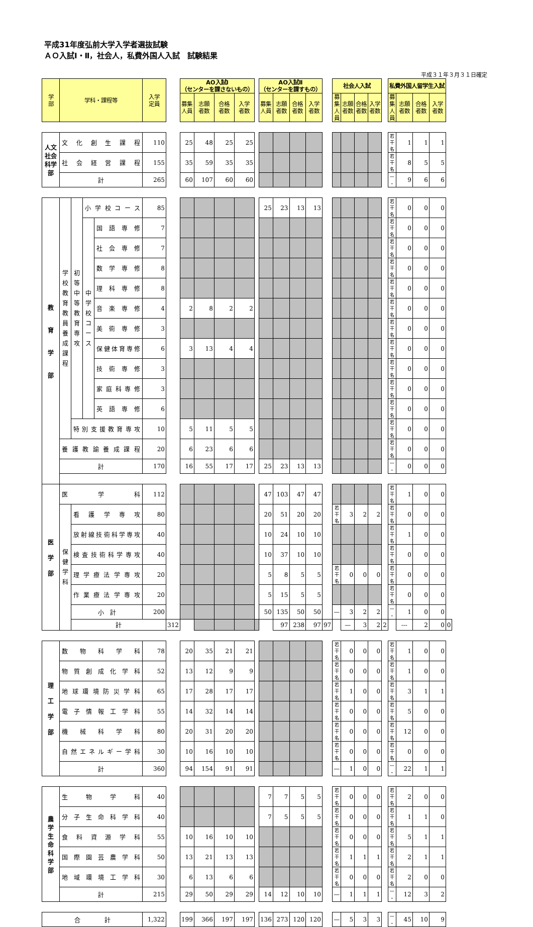平成31年度弘前大学入学者選抜試験
ＡＯ入試Ⅰ・Ⅱ，社会人，私費外国人入試　試験結果
平成３１年３月３１日確定
| 学 部 | 学科・課程等 | | | | 入学 定員 | | AO入試Ⅰ （センターを課さないもの） | | | | | AO入試Ⅱ （センターを課すもの） | | | | | 社会人入試 | | | | | 私費外国人留学生入試 | | | | |
| | | | | | | | 募集 人員 | 志願 者数 | 合格 者数 | 入学 者数 | | 募集 人員 | 志願 者数 | 合格 者数 | 入学 者数 | | 募集 人員 | 志願 者数 | 合格 者数 | 入学 者数 | | 募集 人員 | 志願 者数 | 合格 者数 | 入学 者数 | |
| 人文社会科学部 | 文化創生課程 | | | | 110 | | 25 | 48 | 25 | 25 | | | | | | | | | | | | 若干名 | 1 | 1 | 1 | |
| | 社会経営課程 | | | | 155 | | 35 | 59 | 35 | 35 | | | | | | | | | | | | 若干名 | 8 | 5 | 5 | |
| | 計 | | | | 265 | | 60 | 107 | 60 | 60 | | | | | | | | | | | | --- | 9 | 6 | 6 | |
| 教 育 学 部 | 学校教育教員養成課程 | 初等中等教育専攻 | 小学校コース | | 85 | | | | | | | 25 | 23 | 13 | 13 | | | | | | | 若干名 | 0 | 0 | 0 | |
| | | | 中学校コース | 国語専修 | 7 | | | | | | | | | | | | | | | | | 若干名 | 0 | 0 | 0 | |
| | | | | 社会専修 | 7 | | | | | | | | | | | | | | | | | 若干名 | 0 | 0 | 0 | |
| | | | | 数学専修 | 8 | | | | | | | | | | | | | | | | | 若干名 | 0 | 0 | 0 | |
| | | | | 理科専修 | 8 | | | | | | | | | | | | | | | | | 若干名 | 0 | 0 | 0 | |
| | | | | 音楽専修 | 4 | | 2 | 8 | 2 | 2 | | | | | | | | | | | | 若干名 | 0 | 0 | 0 | |
| | | | | 美術専修 | 3 | | | | | | | | | | | | | | | | | 若干名 | 0 | 0 | 0 | |
| | | | | 保健体育専修 | 6 | | 3 | 13 | 4 | 4 | | | | | | | | | | | | 若干名 | 0 | 0 | 0 | |
| | | | | 技術専修 | 3 | | | | | | | | | | | | | | | | | 若干名 | 0 | 0 | 0 | |
| | | | | 家庭科専修 | 3 | | | | | | | | | | | | | | | | | 若干名 | 0 | 0 | 0 | |
| | | | | 英語専修 | 6 | | | | | | | | | | | | | | | | | 若干名 | 0 | 0 | 0 | |
| | | 特別支援教育専攻 | | | 10 | | 5 | 11 | 5 | 5 | | | | | | | | | | | | 若干名 | 0 | 0 | 0 | |
| | 養護教諭養成課程 | | | | 20 | | 6 | 23 | 6 | 6 | | | | | | | | | | | | 若干名 | 0 | 0 | 0 | |
| | 計 | | | | 170 | | 16 | 55 | 17 | 17 | | 25 | 23 | 13 | 13 | | | | | | | --- | 0 | 0 | 0 | |
| 医 学 部 | 医学科 | | | | 112 | | | | | | | 47 | 103 | 47 | 47 | | | | | | | 若干名 | 1 | 0 | 0 | |
| | 保健学科 | 看護学専攻 | | | 80 | | | | | | | 20 | 51 | 20 | 20 | | 若干名 | 3 | 2 | 2 | | 若干名 | 0 | 0 | 0 | |
| | | 放射線技術科学専攻 | | | 40 | | | | | | | 10 | 24 | 10 | 10 | | | | | | | 若干名 | 1 | 0 | 0 | |
| | | 検査技術科学専攻 | | | 40 | | | | | | | 10 | 37 | 10 | 10 | | | | | | | 若干名 | 0 | 0 | 0 | |
| | | 理学療法学専攻 | | | 20 | | | | | | | 5 | 8 | 5 | 5 | | 若干名 | 0 | 0 | 0 | | 若干名 | 0 | 0 | 0 | |
| | | 作業療法学専攻 | | | 20 | | | | | | | 5 | 15 | 5 | 5 | | | | | | | 若干名 | 0 | 0 | 0 | |
| | | 小 計 | | | 200 | | | | | | | 50 | 135 | 50 | 50 | | — | 3 | 2 | 2 | | --- | 1 | 0 | 0 | |
| | | 計 | | | | 312 | | | | | | | 97 | 238 | 97 | 97 | | — | 3 | 2 | 2 | | --- | 2 | 0 | 0 |
| 理 工 学 部 | 数物科学科 | | | | 78 | | 20 | 35 | 21 | 21 | | | | | | | 若干名 | 0 | 0 | 0 | | 若干名 | 1 | 0 | 0 | |
| | 物質創成化学科 | | | | 52 | | 13 | 12 | 9 | 9 | | | | | | | 若干名 | 0 | 0 | 0 | | 若干名 | 1 | 0 | 0 | |
| | 地球環境防災学科 | | | | 65 | | 17 | 28 | 17 | 17 | | | | | | | 若干名 | 1 | 0 | 0 | | 若干名 | 3 | 1 | 1 | |
| | 電子情報工学科 | | | | 55 | | 14 | 32 | 14 | 14 | | | | | | | 若干名 | 0 | 0 | 0 | | 若干名 | 5 | 0 | 0 | |
| | 機械科学科 | | | | 80 | | 20 | 31 | 20 | 20 | | | | | | | 若干名 | 0 | 0 | 0 | | 若干名 | 12 | 0 | 0 | |
| | 自然エネルギー学科 | | | | 30 | | 10 | 16 | 10 | 10 | | | | | | | 若干名 | 0 | 0 | 0 | | 若干名 | 0 | 0 | 0 | |
| | 計 | | | | 360 | | 94 | 154 | 91 | 91 | | | | | | | — | 1 | 0 | 0 | | --- | 22 | 1 | 1 | |
| 農 学 生 命 科 学 部 | 生物学科 | | | | 40 | | | | | | | 7 | 7 | 5 | 5 | | 若干名 | 0 | 0 | 0 | | 若干名 | 2 | 0 | 0 | |
| | 分子生命科学科 | | | | 40 | | | | | | | 7 | 5 | 5 | 5 | | 若干名 | 0 | 0 | 0 | | 若干名 | 1 | 1 | 0 | |
| | 食料資源学科 | | | | 55 | | 10 | 16 | 10 | 10 | | | | | | | 若干名 | 0 | 0 | 0 | | 若干名 | 5 | 1 | 1 | |
| | 国際園芸農学科 | | | | 50 | | 13 | 21 | 13 | 13 | | | | | | | 若干名 | 1 | 1 | 1 | | 若干名 | 2 | 1 | 1 | |
| | 地域環境工学科 | | | | 30 | | 6 | 13 | 6 | 6 | | | | | | | 若干名 | 0 | 0 | 0 | | 若干名 | 2 | 0 | 0 | |
| | 計 | | | | 215 | | 29 | 50 | 29 | 29 | | 14 | 12 | 10 | 10 | | — | 1 | 1 | 1 | | --- | 12 | 3 | 2 | |
| 合 計 | | | | | 1,322 | | 199 | 366 | 197 | 197 | | 136 | 273 | 120 | 120 | | — | 5 | 3 | 3 | | --- | 45 | 10 | 9 | |